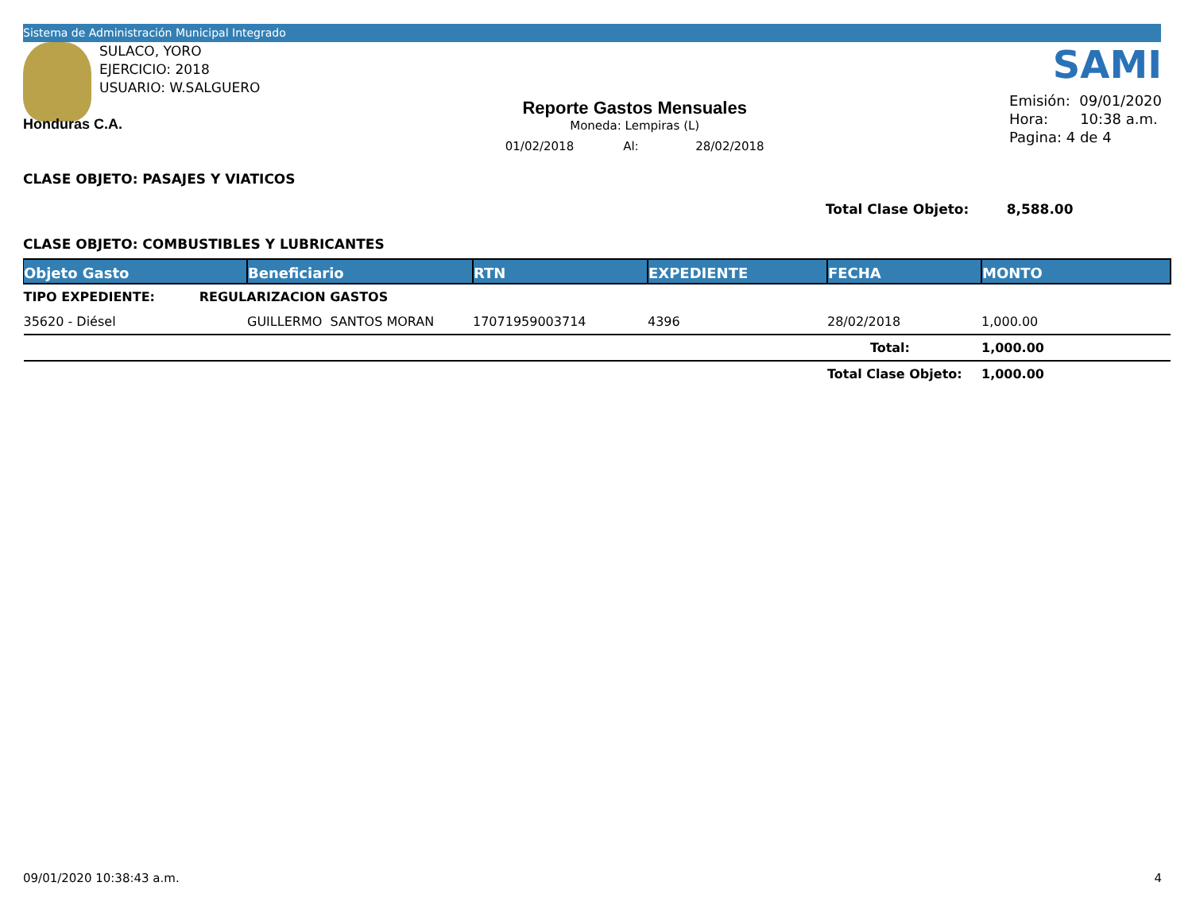Sistema de Administración Municipal Integrado
SULACO, YORO
EJERCICIO: 2018
USUARIO: W.SALGUERO
Honduras C.A.
Reporte Gastos Mensuales
Moneda: Lempiras (L)
01/02/2018 Al: 28/02/2018
SAMI
Emisión: 09/01/2020
Hora: 10:38 a.m.
Pagina: 4 de 4
CLASE OBJETO: PASAJES Y VIATICOS
Total Clase Objeto: 8,588.00
CLASE OBJETO: COMBUSTIBLES Y LUBRICANTES
| Objeto Gasto | Beneficiario | RTN | EXPEDIENTE | FECHA | MONTO |
| --- | --- | --- | --- | --- | --- |
| TIPO EXPEDIENTE: REGULARIZACION GASTOS | | | | | |
| 35620 - Diésel | GUILLERMO SANTOS MORAN | 17071959003714 | 4396 | 28/02/2018 | 1,000.00 |
| | | | | Total: | 1,000.00 |
| | | | | Total Clase Objeto: | 1,000.00 |
09/01/2020 10:38:43 a.m. 4